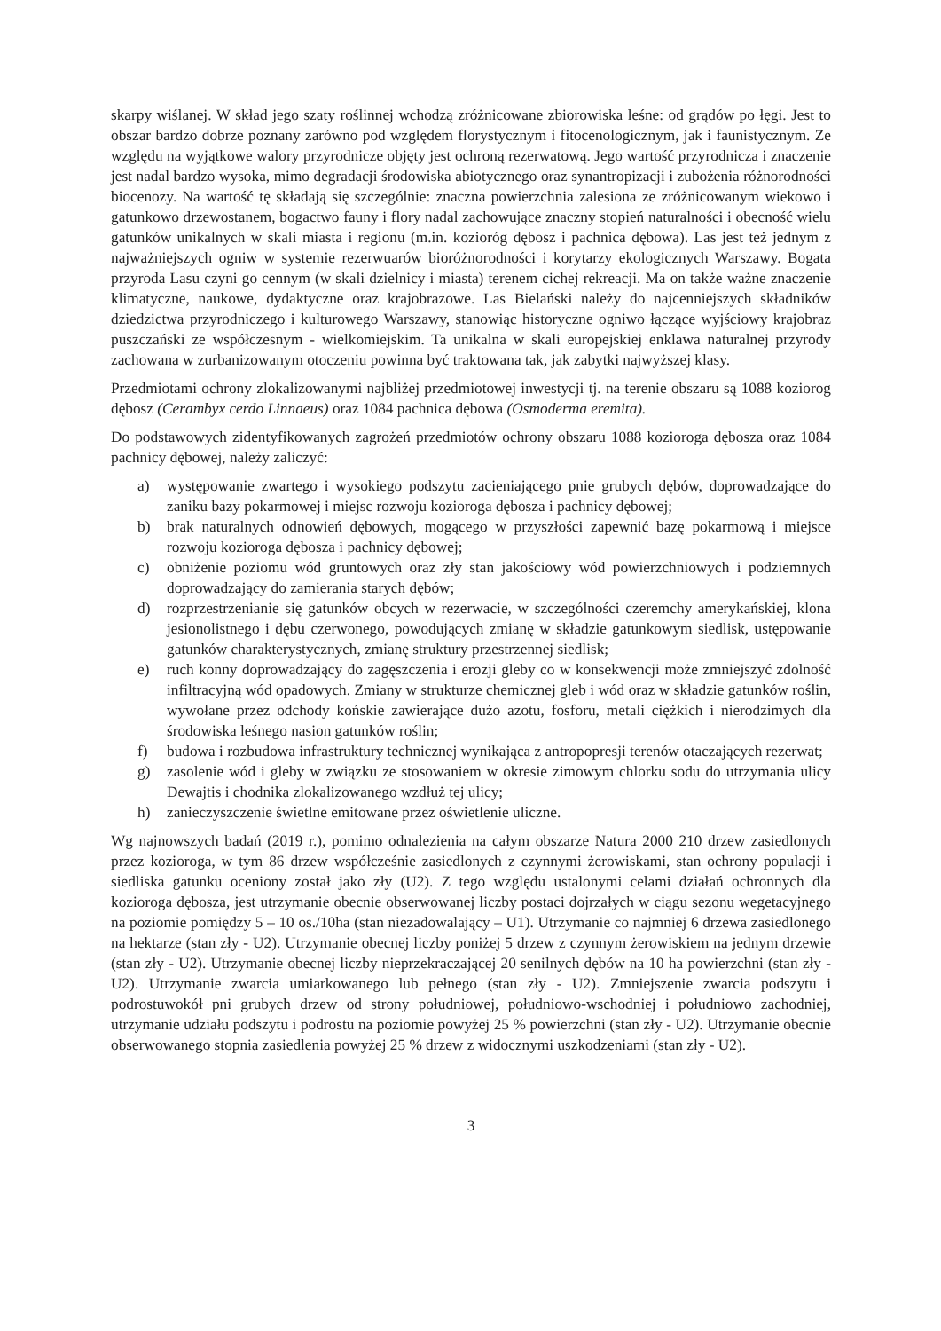skarpy wiślanej. W skład jego szaty roślinnej wchodzą zróżnicowane zbiorowiska leśne: od grądów po łęgi. Jest to obszar bardzo dobrze poznany zarówno pod względem florystycznym i fitocenologicznym, jak i faunistycznym. Ze względu na wyjątkowe walory przyrodnicze objęty jest ochroną rezerwatową. Jego wartość przyrodnicza i znaczenie jest nadal bardzo wysoka, mimo degradacji środowiska abiotycznego oraz synantropizacji i zubożenia różnorodności biocenozy. Na wartość tę składają się szczególnie: znaczna powierzchnia zalesiona ze zróżnicowanym wiekowo i gatunkowo drzewostanem, bogactwo fauny i flory nadal zachowujące znaczny stopień naturalności i obecność wielu gatunków unikalnych w skali miasta i regionu (m.in. kozioróg dębosz i pachnica dębowa). Las jest też jednym z najważniejszych ogniw w systemie rezerwuarów bioróżnorodności i korytarzy ekologicznych Warszawy. Bogata przyroda Lasu czyni go cennym (w skali dzielnicy i miasta) terenem cichej rekreacji. Ma on także ważne znaczenie klimatyczne, naukowe, dydaktyczne oraz krajobrazowe. Las Bielański należy do najcenniejszych składników dziedzictwa przyrodniczego i kulturowego Warszawy, stanowiąc historyczne ogniwo łączące wyjściowy krajobraz puszczański ze współczesnym - wielkomiejskim. Ta unikalna w skali europejskiej enklawa naturalnej przyrody zachowana w zurbanizowanym otoczeniu powinna być traktowana tak, jak zabytki najwyższej klasy.
Przedmiotami ochrony zlokalizowanymi najbliżej przedmiotowej inwestycji tj. na terenie obszaru są 1088 koziorog dębosz (Cerambyx cerdo Linnaeus) oraz 1084 pachnica dębowa (Osmoderma eremita).
Do podstawowych zidentyfikowanych zagrożeń przedmiotów ochrony obszaru 1088 kozioroga dębosza oraz 1084 pachnicy dębowej, należy zaliczyć:
a) występowanie zwartego i wysokiego podszytu zacieniającego pnie grubych dębów, doprowadzające do zaniku bazy pokarmowej i miejsc rozwoju kozioroga dębosza i pachnicy dębowej;
b) brak naturalnych odnowień dębowych, mogącego w przyszłości zapewnić bazę pokarmową i miejsce rozwoju kozioroga dębosza i pachnicy dębowej;
c) obniżenie poziomu wód gruntowych oraz zły stan jakościowy wód powierzchniowych i podziemnych doprowadzający do zamierania starych dębów;
d) rozprzestrzenianie się gatunków obcych w rezerwacie, w szczególności czeremchy amerykańskiej, klona jesionolistnego i dębu czerwonego, powodujących zmianę w składzie gatunkowym siedlisk, ustępowanie gatunków charakterystycznych, zmianę struktury przestrzennej siedlisk;
e) ruch konny doprowadzający do zagęszczenia i erozji gleby co w konsekwencji może zmniejszyć zdolność infiltracyjną wód opadowych. Zmiany w strukturze chemicznej gleb i wód oraz w składzie gatunków roślin, wywołane przez odchody końskie zawierające dużo azotu, fosforu, metali ciężkich i nierodzimych dla środowiska leśnego nasion gatunków roślin;
f) budowa i rozbudowa infrastruktury technicznej wynikająca z antropopresji terenów otaczających rezerwat;
g) zasolenie wód i gleby w związku ze stosowaniem w okresie zimowym chlorku sodu do utrzymania ulicy Dewajtis i chodnika zlokalizowanego wzdłuż tej ulicy;
h) zanieczyszczenie świetlne emitowane przez oświetlenie uliczne.
Wg najnowszych badań (2019 r.), pomimo odnalezienia na całym obszarze Natura 2000 210 drzew zasiedlonych przez kozioroga, w tym 86 drzew współcześnie zasiedlonych z czynnymi żerowiskami, stan ochrony populacji i siedliska gatunku oceniony został jako zły (U2). Z tego względu ustalonymi celami działań ochronnych dla kozioroga dębosza, jest utrzymanie obecnie obserwowanej liczby postaci dojrzałych w ciągu sezonu wegetacyjnego na poziomie pomiędzy 5 – 10 os./10ha (stan niezadowalający – U1). Utrzymanie co najmniej 6 drzewa zasiedlonego na hektarze (stan zły - U2). Utrzymanie obecnej liczby poniżej 5 drzew z czynnym żerowiskiem na jednym drzewie (stan zły - U2). Utrzymanie obecnej liczby nieprzekraczającej 20 senilnych dębów na 10 ha powierzchni (stan zły - U2). Utrzymanie zwarcia umiarkowanego lub pełnego (stan zły - U2). Zmniejszenie zwarcia podszytu i podrostuwokół pni grubych drzew od strony południowej, południowo-wschodniej i południowo zachodniej, utrzymanie udziału podszytu i podrostu na poziomie powyżej 25 % powierzchni (stan zły - U2). Utrzymanie obecnie obserwowanego stopnia zasiedlenia powyżej 25 % drzew z widocznymi uszkodzeniami (stan zły - U2).
3